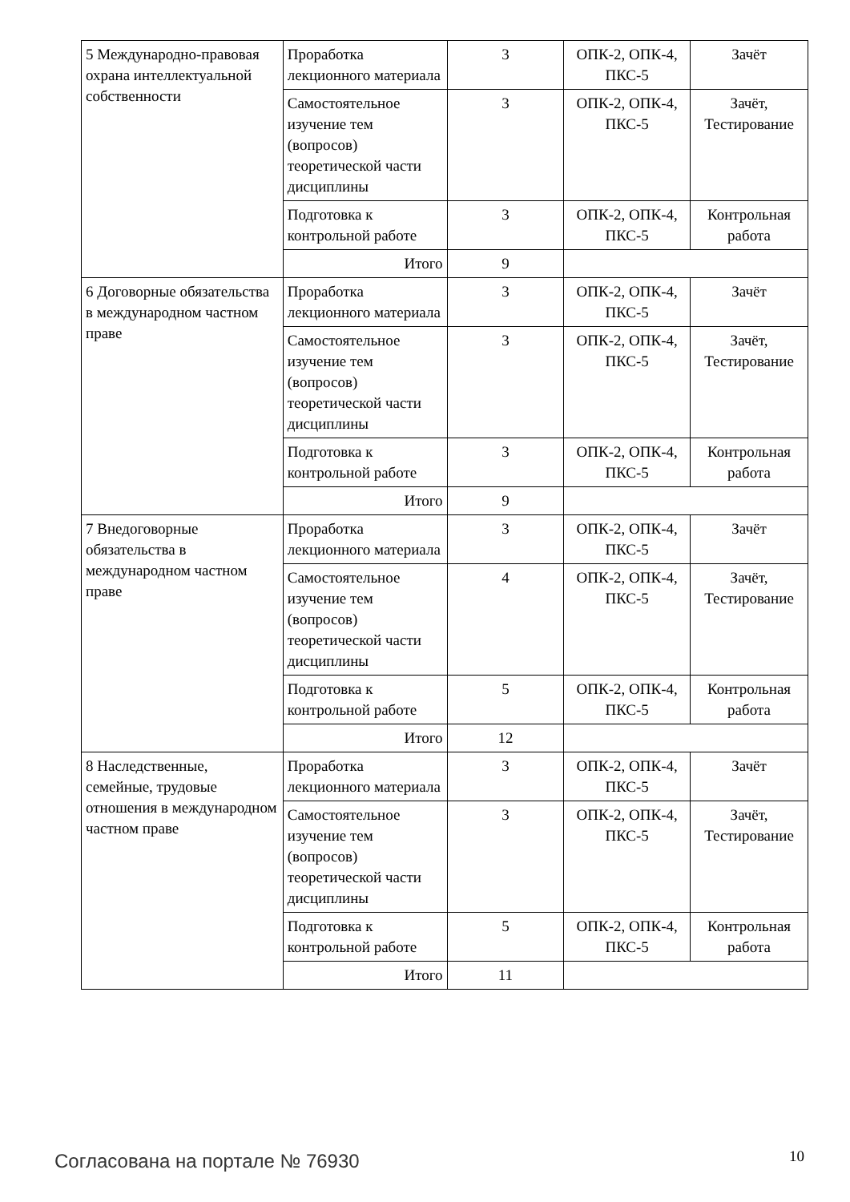| 5 Международно-правовая охрана интеллектуальной собственности | Проработка лекционного материала | 3 | ОПК-2, ОПК-4, ПКС-5 | Зачёт |
| | Самостоятельное изучение тем (вопросов) теоретической части дисциплины | 3 | ОПК-2, ОПК-4, ПКС-5 | Зачёт, Тестирование |
| | Подготовка к контрольной работе | 3 | ОПК-2, ОПК-4, ПКС-5 | Контрольная работа |
| | Итого | 9 | | |
| 6 Договорные обязательства в международном частном праве | Проработка лекционного материала | 3 | ОПК-2, ОПК-4, ПКС-5 | Зачёт |
| | Самостоятельное изучение тем (вопросов) теоретической части дисциплины | 3 | ОПК-2, ОПК-4, ПКС-5 | Зачёт, Тестирование |
| | Подготовка к контрольной работе | 3 | ОПК-2, ОПК-4, ПКС-5 | Контрольная работа |
| | Итого | 9 | | |
| 7 Внедоговорные обязательства в международном частном праве | Проработка лекционного материала | 3 | ОПК-2, ОПК-4, ПКС-5 | Зачёт |
| | Самостоятельное изучение тем (вопросов) теоретической части дисциплины | 4 | ОПК-2, ОПК-4, ПКС-5 | Зачёт, Тестирование |
| | Подготовка к контрольной работе | 5 | ОПК-2, ОПК-4, ПКС-5 | Контрольная работа |
| | Итого | 12 | | |
| 8 Наследственные, семейные, трудовые отношения в международном частном праве | Проработка лекционного материала | 3 | ОПК-2, ОПК-4, ПКС-5 | Зачёт |
| | Самостоятельное изучение тем (вопросов) теоретической части дисциплины | 3 | ОПК-2, ОПК-4, ПКС-5 | Зачёт, Тестирование |
| | Подготовка к контрольной работе | 5 | ОПК-2, ОПК-4, ПКС-5 | Контрольная работа |
| | Итого | 11 | | |
Согласована на портале № 76930 10